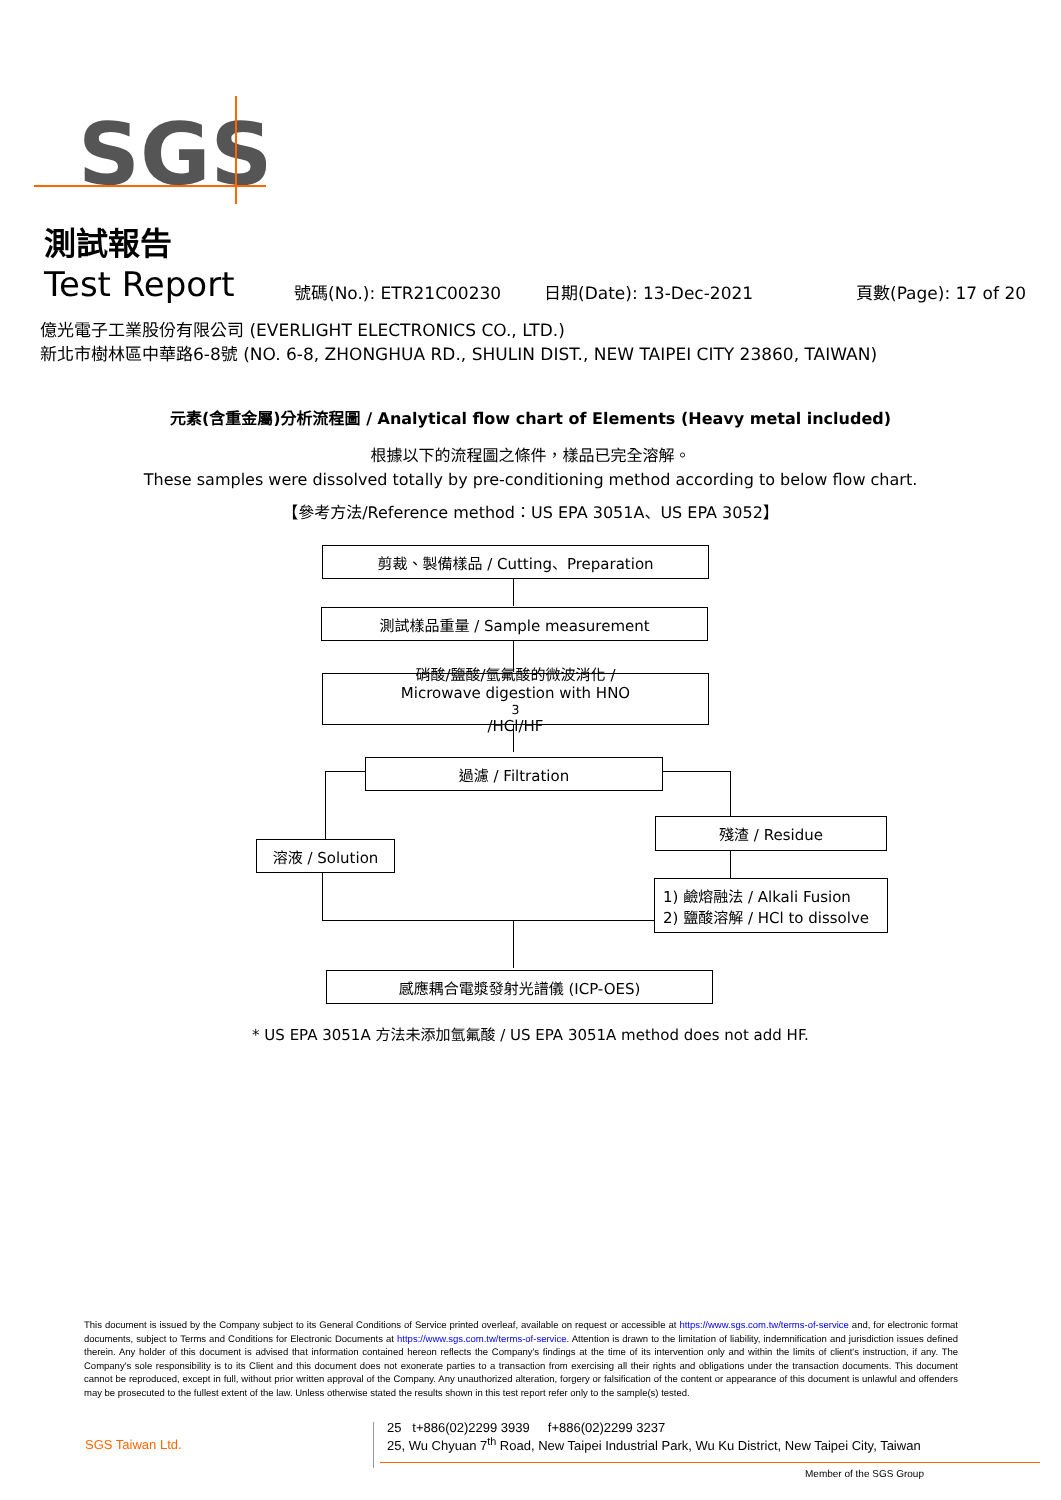SGS
測試報告
Test Report 號碼(No.): ETR21C00230 日期(Date): 13-Dec-2021 頁數(Page): 17 of 20
億光電子工業股份有限公司 (EVERLIGHT ELECTRONICS CO., LTD.)
新北市樹林區中華路6-8號 (NO. 6-8, ZHONGHUA RD., SHULIN DIST., NEW TAIPEI CITY 23860, TAIWAN)
元素(含重金屬)分析流程圖 / Analytical flow chart of Elements (Heavy metal included)
根據以下的流程圖之條件，樣品已完全溶解。
These samples were dissolved totally by pre-conditioning method according to below flow chart.
【參考方法/Reference method：US EPA 3051A、US EPA 3052】
剪裁、製備樣品 / Cutting、Preparation
測試樣品重量 / Sample measurement
硝酸/鹽酸/氫氟酸的微波消化 /
Microwave digestion with HNO<sub>3</sub>/HCl/HF
過濾 / Filtration
殘渣 / Residue
溶液 / Solution
1) 鹼熔融法 / Alkali Fusion
2) 鹽酸溶解 / HCl to dissolve
感應耦合電漿發射光譜儀 (ICP-OES)
* US EPA 3051A 方法未添加氫氟酸 / US EPA 3051A method does not add HF.
This document is issued by the Company subject to its General Conditions of Service printed overleaf, available on request or accessible at https://www.sgs.com.tw/terms-of-service and, for electronic format documents, subject to Terms and Conditions for Electronic Documents at https://www.sgs.com.tw/terms-of-service. Attention is drawn to the limitation of liability, indemnification and jurisdiction issues defined therein. Any holder of this document is advised that information contained hereon reflects the Company's findings at the time of its intervention only and within the limits of client's instruction, if any. The Company's sole responsibility is to its Client and this document does not exonerate parties to a transaction from exercising all their rights and obligations under the transaction documents. This document cannot be reproduced, except in full, without prior written approval of the Company. Any unauthorized alteration, forgery or falsification of the content or appearance of this document is unlawful and offenders may be prosecuted to the fullest extent of the law. Unless otherwise stated the results shown in this test report refer only to the sample(s) tested.
SGS Taiwan Ltd.
25 t+886(02)2299 3939 f+886(02)2299 3237
25, Wu Chyuan 7<sup>th</sup> Road, New Taipei Industrial Park, Wu Ku District, New Taipei City, Taiwan
Member of the SGS Group